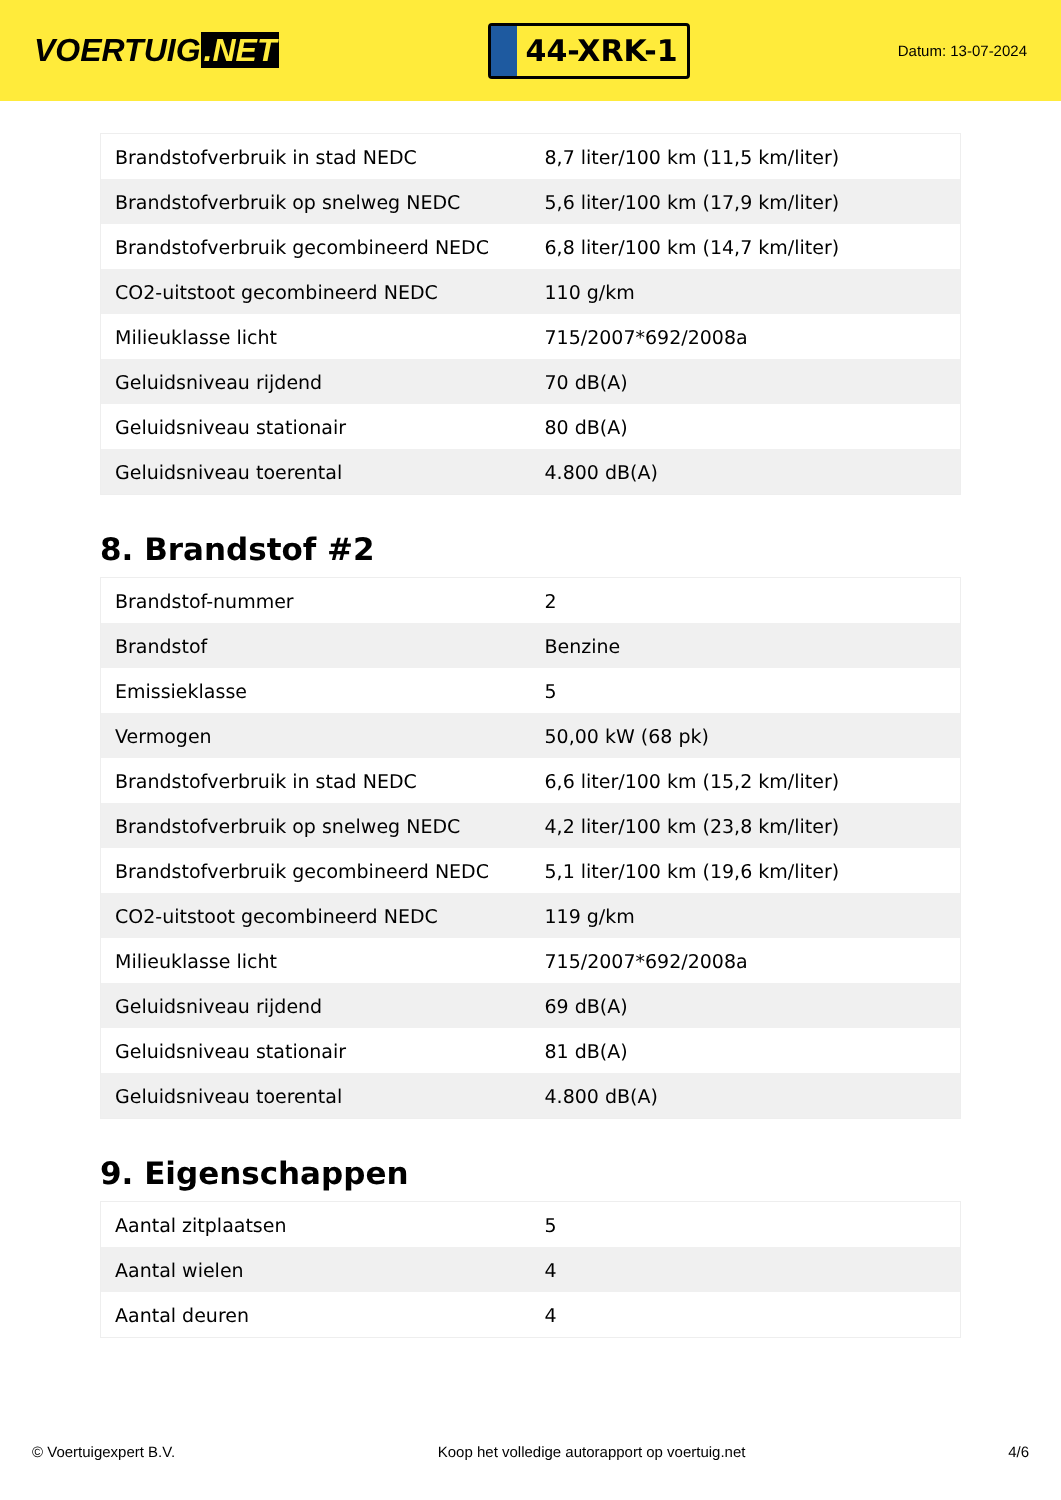VOERTUIG.NET
44-XRK-1
Datum: 13-07-2024
| Brandstofverbruik in stad NEDC | 8,7 liter/100 km (11,5 km/liter) |
| Brandstofverbruik op snelweg NEDC | 5,6 liter/100 km (17,9 km/liter) |
| Brandstofverbruik gecombineerd NEDC | 6,8 liter/100 km (14,7 km/liter) |
| CO2-uitstoot gecombineerd NEDC | 110 g/km |
| Milieuklasse licht | 715/2007*692/2008a |
| Geluidsniveau rijdend | 70 dB(A) |
| Geluidsniveau stationair | 80 dB(A) |
| Geluidsniveau toerental | 4.800 dB(A) |
8. Brandstof #2
| Brandstof-nummer | 2 |
| Brandstof | Benzine |
| Emissieklasse | 5 |
| Vermogen | 50,00 kW (68 pk) |
| Brandstofverbruik in stad NEDC | 6,6 liter/100 km (15,2 km/liter) |
| Brandstofverbruik op snelweg NEDC | 4,2 liter/100 km (23,8 km/liter) |
| Brandstofverbruik gecombineerd NEDC | 5,1 liter/100 km (19,6 km/liter) |
| CO2-uitstoot gecombineerd NEDC | 119 g/km |
| Milieuklasse licht | 715/2007*692/2008a |
| Geluidsniveau rijdend | 69 dB(A) |
| Geluidsniveau stationair | 81 dB(A) |
| Geluidsniveau toerental | 4.800 dB(A) |
9. Eigenschappen
| Aantal zitplaatsen | 5 |
| Aantal wielen | 4 |
| Aantal deuren | 4 |
© Voertuigexpert B.V. Koop het volledige autorapport op voertuig.net 4/6